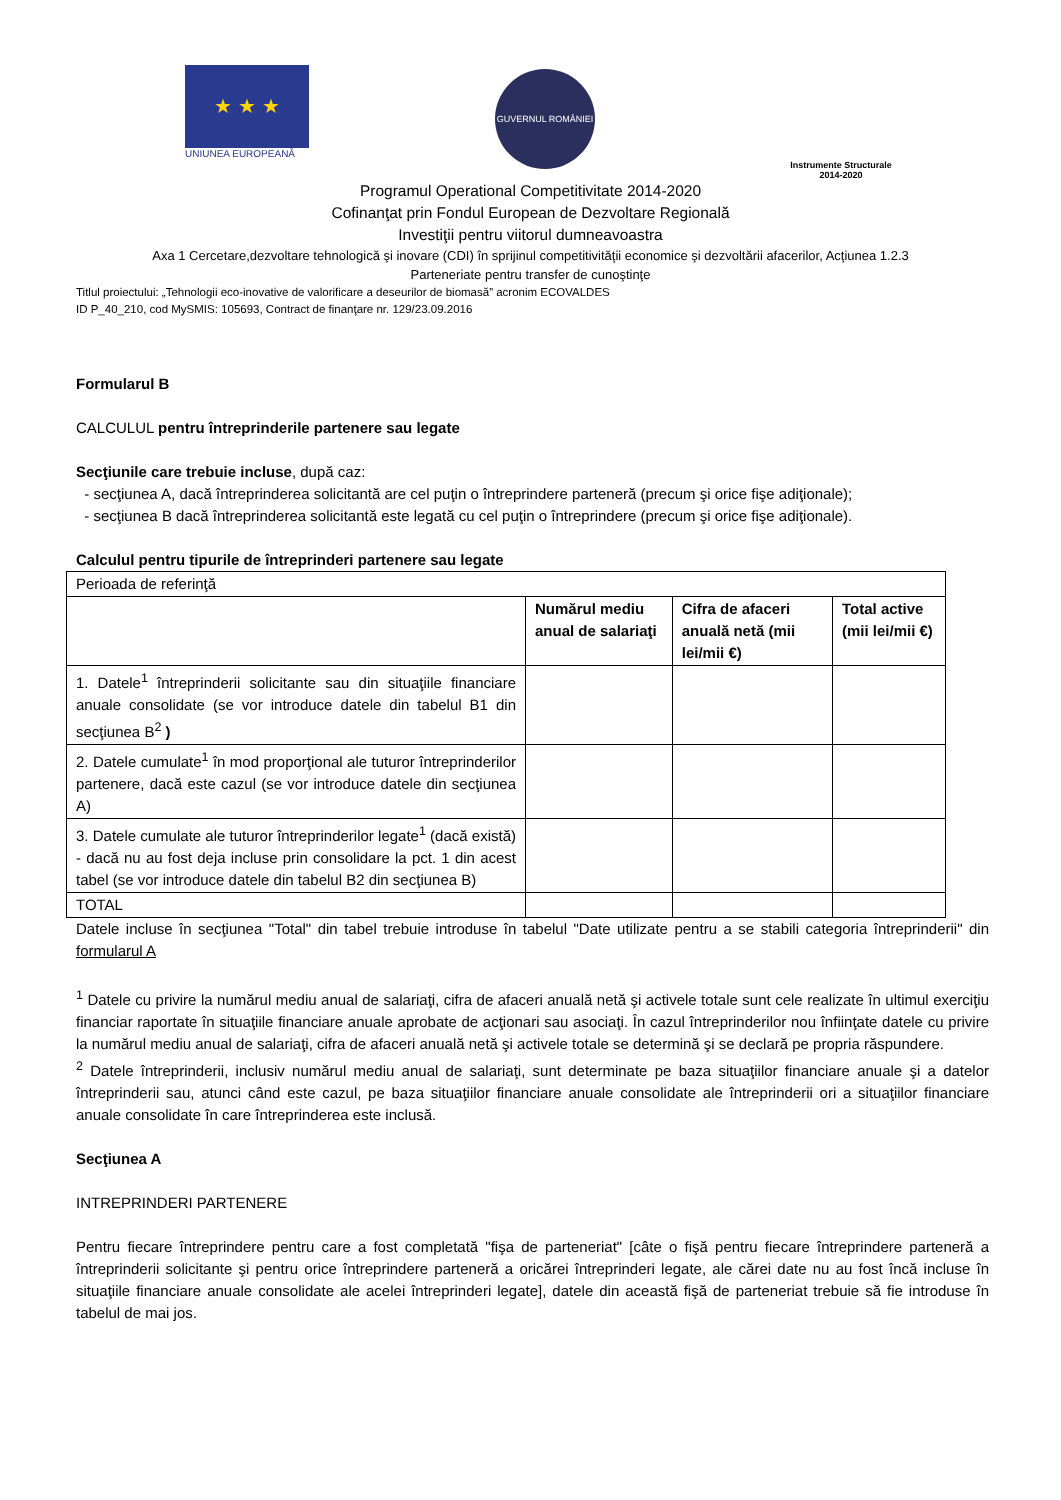★ ★ ★
UNIUNEA EUROPEANĂ
GUVERNUL ROMÂNIEI
Instrumente Structurale
2014-2020
Programul Operational Competitivitate 2014-2020
Cofinanţat prin Fondul European de Dezvoltare Regională
Investiţii pentru viitorul dumneavoastra
Axa 1 Cercetare,dezvoltare tehnologică şi inovare (CDI) în sprijinul competitivităţii economice şi dezvoltării afacerilor, Acţiunea 1.2.3
Parteneriate pentru transfer de cunoştinţe
Titlul proiectului: „Tehnologii eco-inovative de valorificare a deseurilor de biomasă” acronim ECOVALDES
ID P_40_210, cod MySMIS: 105693, Contract de finanţare nr. 129/23.09.2016
Formularul B
CALCULUL pentru întreprinderile partenere sau legate
Secţiunile care trebuie incluse, după caz:
- secţiunea A, dacă întreprinderea solicitantă are cel puţin o întreprindere parteneră (precum şi orice fişe adiţionale);
- secţiunea B dacă întreprinderea solicitantă este legată cu cel puţin o întreprindere (precum şi orice fişe adiţionale).
Calculul pentru tipurile de întreprinderi partenere sau legate
| Perioada de referinţă | | | |
| | Numărul mediu anual de salariaţi | Cifra de afaceri anuală netă (mii lei/mii €) | Total active (mii lei/mii €) |
| 1. Datele<sup>1</sup> întreprinderii solicitante sau din situaţiile financiare anuale consolidate (se vor introduce datele din tabelul B1 din secţiunea B<sup>2</sup> ) | | | |
| 2. Datele cumulate<sup>1</sup> în mod proporţional ale tuturor întreprinderilor partenere, dacă este cazul (se vor introduce datele din secţiunea A) | | | |
| 3. Datele cumulate ale tuturor întreprinderilor legate<sup>1</sup> (dacă există) - dacă nu au fost deja incluse prin consolidare la pct. 1 din acest tabel (se vor introduce datele din tabelul B2 din secţiunea B) | | | |
| TOTAL | | | |
Datele incluse în secţiunea "Total" din tabel trebuie introduse în tabelul "Date utilizate pentru a se stabili categoria întreprinderii" din formularul A
<sup>1</sup> Datele cu privire la numărul mediu anual de salariaţi, cifra de afaceri anuală netă şi activele totale sunt cele realizate în ultimul exerciţiu financiar raportate în situaţiile financiare anuale aprobate de acţionari sau asociaţi. În cazul întreprinderilor nou înfiinţate datele cu privire la numărul mediu anual de salariaţi, cifra de afaceri anuală netă şi activele totale se determină şi se declară pe propria răspundere.
<sup>2</sup> Datele întreprinderii, inclusiv numărul mediu anual de salariaţi, sunt determinate pe baza situaţiilor financiare anuale şi a datelor întreprinderii sau, atunci când este cazul, pe baza situaţiilor financiare anuale consolidate ale întreprinderii ori a situaţiilor financiare anuale consolidate în care întreprinderea este inclusă.
Secţiunea A
INTREPRINDERI PARTENERE
Pentru fiecare întreprindere pentru care a fost completată "fişa de parteneriat" [câte o fişă pentru fiecare întreprindere parteneră a întreprinderii solicitante şi pentru orice întreprindere parteneră a oricărei întreprinderi legate, ale cărei date nu au fost încă incluse în situaţiile financiare anuale consolidate ale acelei întreprinderi legate], datele din această fişă de parteneriat trebuie să fie introduse în tabelul de mai jos.